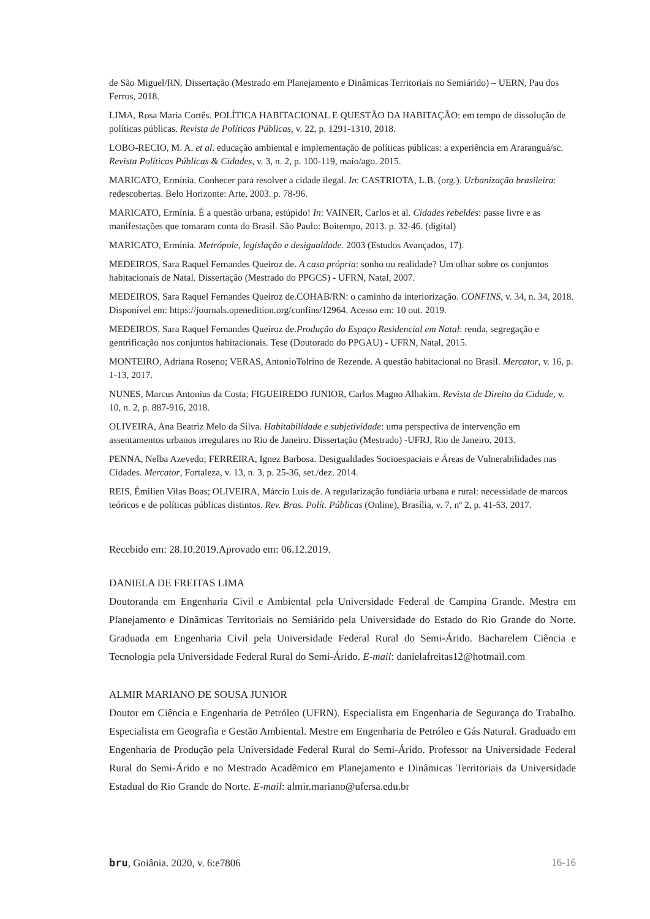de São Miguel/RN. Dissertação (Mestrado em Planejamento e Dinâmicas Territoriais no Semiárido) – UERN, Pau dos Ferros, 2018.
LIMA, Rosa Maria Cortês. POLÍTICA HABITACIONAL E QUESTÃO DA HABITAÇÃO: em tempo de dissolução de políticas públicas. Revista de Políticas Públicas, v. 22, p. 1291-1310, 2018.
LOBO-RECIO, M. A. et al. educação ambiental e implementação de políticas públicas: a experiência em Araranguá/sc. Revista Políticas Públicas & Cidades, v. 3, n. 2, p. 100-119, maio/ago. 2015.
MARICATO, Ermínia. Conhecer para resolver a cidade ilegal. In: CASTRIOTA, L.B. (org.). Urbanização brasileira: redescobertas. Belo Horizonte: Arte, 2003. p. 78-96.
MARICATO, Ermínia. É a questão urbana, estúpido! In: VAINER, Carlos et al. Cidades rebeldes: passe livre e as manifestações que tomaram conta do Brasil. São Paulo: Boitempo, 2013. p. 32-46. (digital)
MARICATO, Ermínia. Metrópole, legislação e desigualdade. 2003 (Estudos Avançados, 17).
MEDEIROS, Sara Raquel Fernandes Queiroz de. A casa própria: sonho ou realidade? Um olhar sobre os conjuntos habitacionais de Natal. Dissertação (Mestrado do PPGCS) - UFRN, Natal, 2007.
MEDEIROS, Sara Raquel Fernandes Queiroz de.COHAB/RN: o caminho da interiorização. CONFINS, v. 34, n. 34, 2018. Disponível em: https://journals.openedition.org/confins/12964. Acesso em: 10 out. 2019.
MEDEIROS, Sara Raquel Fernandes Queiroz de.Produção do Espaço Residencial em Natal: renda, segregação e gentrificação nos conjuntos habitacionais. Tese (Doutorado do PPGAU) - UFRN, Natal, 2015.
MONTEIRO, Adriana Roseno; VERAS, AntonioTolrino de Rezende. A questão habitacional no Brasil. Mercator, v. 16, p. 1-13, 2017.
NUNES, Marcus Antonius da Costa; FIGUEIREDO JUNIOR, Carlos Magno Alhakim. Revista de Direito da Cidade, v. 10, n. 2, p. 887-916, 2018.
OLIVEIRA, Ana Beatriz Melo da Silva. Habitabilidade e subjetividade: uma perspectiva de intervenção em assentamentos urbanos irregulares no Rio de Janeiro. Dissertação (Mestrado) -UFRJ, Rio de Janeiro, 2013.
PENNA, Nelba Azevedo; FERREIRA, Ignez Barbosa. Desigualdades Socioespaciais e Áreas de Vulnerabilidades nas Cidades. Mercator, Fortaleza, v. 13, n. 3, p. 25-36, set./dez. 2014.
REIS, Émilien Vilas Boas; OLIVEIRA, Márcio Luís de. A regularização fundiária urbana e rural: necessidade de marcos teóricos e de políticas públicas distintos. Rev. Bras. Polít. Públicas (Online), Brasília, v. 7, nº 2, p. 41-53, 2017.
Recebido em: 28.10.2019.Aprovado em: 06.12.2019.
DANIELA DE FREITAS LIMA
Doutoranda em Engenharia Civil e Ambiental pela Universidade Federal de Campina Grande. Mestra em Planejamento e Dinâmicas Territoriais no Semiárido pela Universidade do Estado do Rio Grande do Norte. Graduada em Engenharia Civil pela Universidade Federal Rural do Semi-Árido. Bacharelem Ciência e Tecnologia pela Universidade Federal Rural do Semi-Árido. E-mail: danielafreitas12@hotmail.com
ALMIR MARIANO DE SOUSA JUNIOR
Doutor em Ciência e Engenharia de Petróleo (UFRN). Especialista em Engenharia de Segurança do Trabalho. Especialista em Geografia e Gestão Ambiental. Mestre em Engenharia de Petróleo e Gás Natural. Graduado em Engenharia de Produção pela Universidade Federal Rural do Semi-Árido. Professor na Universidade Federal Rural do Semi-Árido e no Mestrado Acadêmico em Planejamento e Dinâmicas Territoriais da Universidade Estadual do Rio Grande do Norte. E-mail: almir.mariano@ufersa.edu.br
bru, Goiânia. 2020, v. 6:e7806 16-16